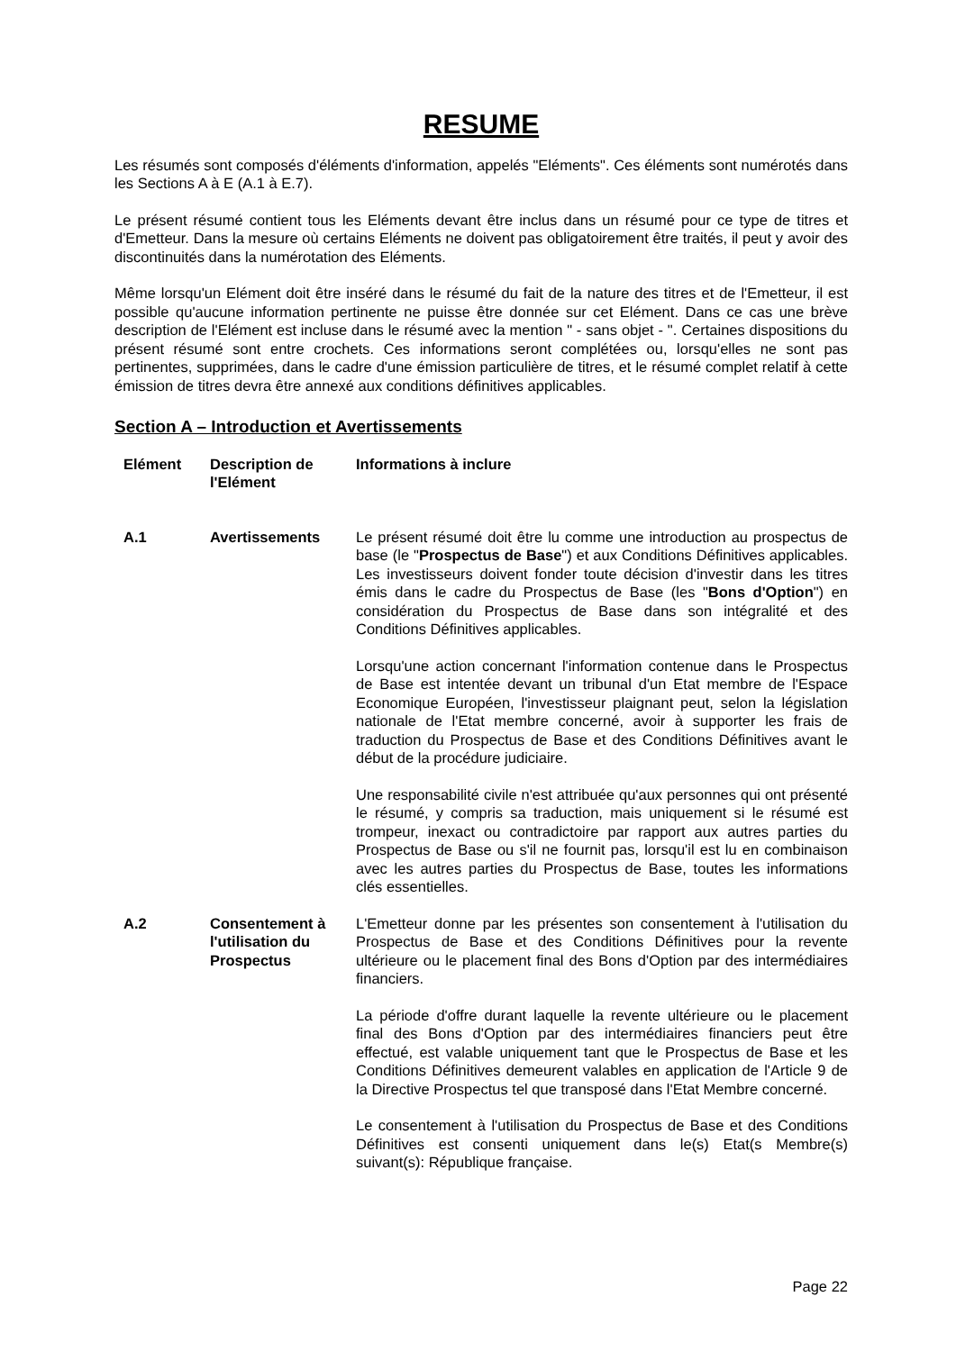RESUME
Les résumés sont composés d'éléments d'information, appelés "Eléments". Ces éléments sont numérotés dans les Sections A à E (A.1 à E.7).
Le présent résumé contient tous les Eléments devant être inclus dans un résumé pour ce type de titres et d'Emetteur. Dans la mesure où certains Eléments ne doivent pas obligatoirement être traités, il peut y avoir des discontinuités dans la numérotation des Eléments.
Même lorsqu'un Elément doit être inséré dans le résumé du fait de la nature des titres et de l'Emetteur, il est possible qu'aucune information pertinente ne puisse être donnée sur cet Elément. Dans ce cas une brève description de l'Elément est incluse dans le résumé avec la mention " - sans objet - ". Certaines dispositions du présent résumé sont entre crochets. Ces informations seront complétées ou, lorsqu'elles ne sont pas pertinentes, supprimées, dans le cadre d'une émission particulière de titres, et le résumé complet relatif à cette émission de titres devra être annexé aux conditions définitives applicables.
Section A – Introduction et Avertissements
| Elément | Description de l'Elément | Informations à inclure |
| --- | --- | --- |
| A.1 | Avertissements | Le présent résumé doit être lu comme une introduction au prospectus de base (le " Prospectus de Base ") et aux Conditions Définitives applicables. Les investisseurs doivent fonder toute décision d'investir dans les titres émis dans le cadre du Prospectus de Base (les " Bons d'Option ") en considération du Prospectus de Base dans son intégralité et des Conditions Définitives applicables. Lorsqu'une action concernant l'information contenue dans le Prospectus de Base est intentée devant un tribunal d'un Etat membre de l'Espace Economique Européen, l'investisseur plaignant peut, selon la législation nationale de l'Etat membre concerné, avoir à supporter les frais de traduction du Prospectus de Base et des Conditions Définitives avant le début de la procédure judiciaire. Une responsabilité civile n'est attribuée qu'aux personnes qui ont présenté le résumé, y compris sa traduction, mais uniquement si le résumé est trompeur, inexact ou contradictoire par rapport aux autres parties du Prospectus de Base ou s'il ne fournit pas, lorsqu'il est lu en combinaison avec les autres parties du Prospectus de Base, toutes les informations clés essentielles. |
| A.2 | Consentement à l'utilisation du Prospectus | L'Emetteur donne par les présentes son consentement à l'utilisation du Prospectus de Base et des Conditions Définitives pour la revente ultérieure ou le placement final des Bons d'Option par des intermédiaires financiers. La période d'offre durant laquelle la revente ultérieure ou le placement final des Bons d'Option par des intermédiaires financiers peut être effectué, est valable uniquement tant que le Prospectus de Base et les Conditions Définitives demeurent valables en application de l'Article 9 de la Directive Prospectus tel que transposé dans l'Etat Membre concerné. Le consentement à l'utilisation du Prospectus de Base et des Conditions Définitives est consenti uniquement dans le(s) Etat(s Membre(s) suivant(s): République française. |
Page 22